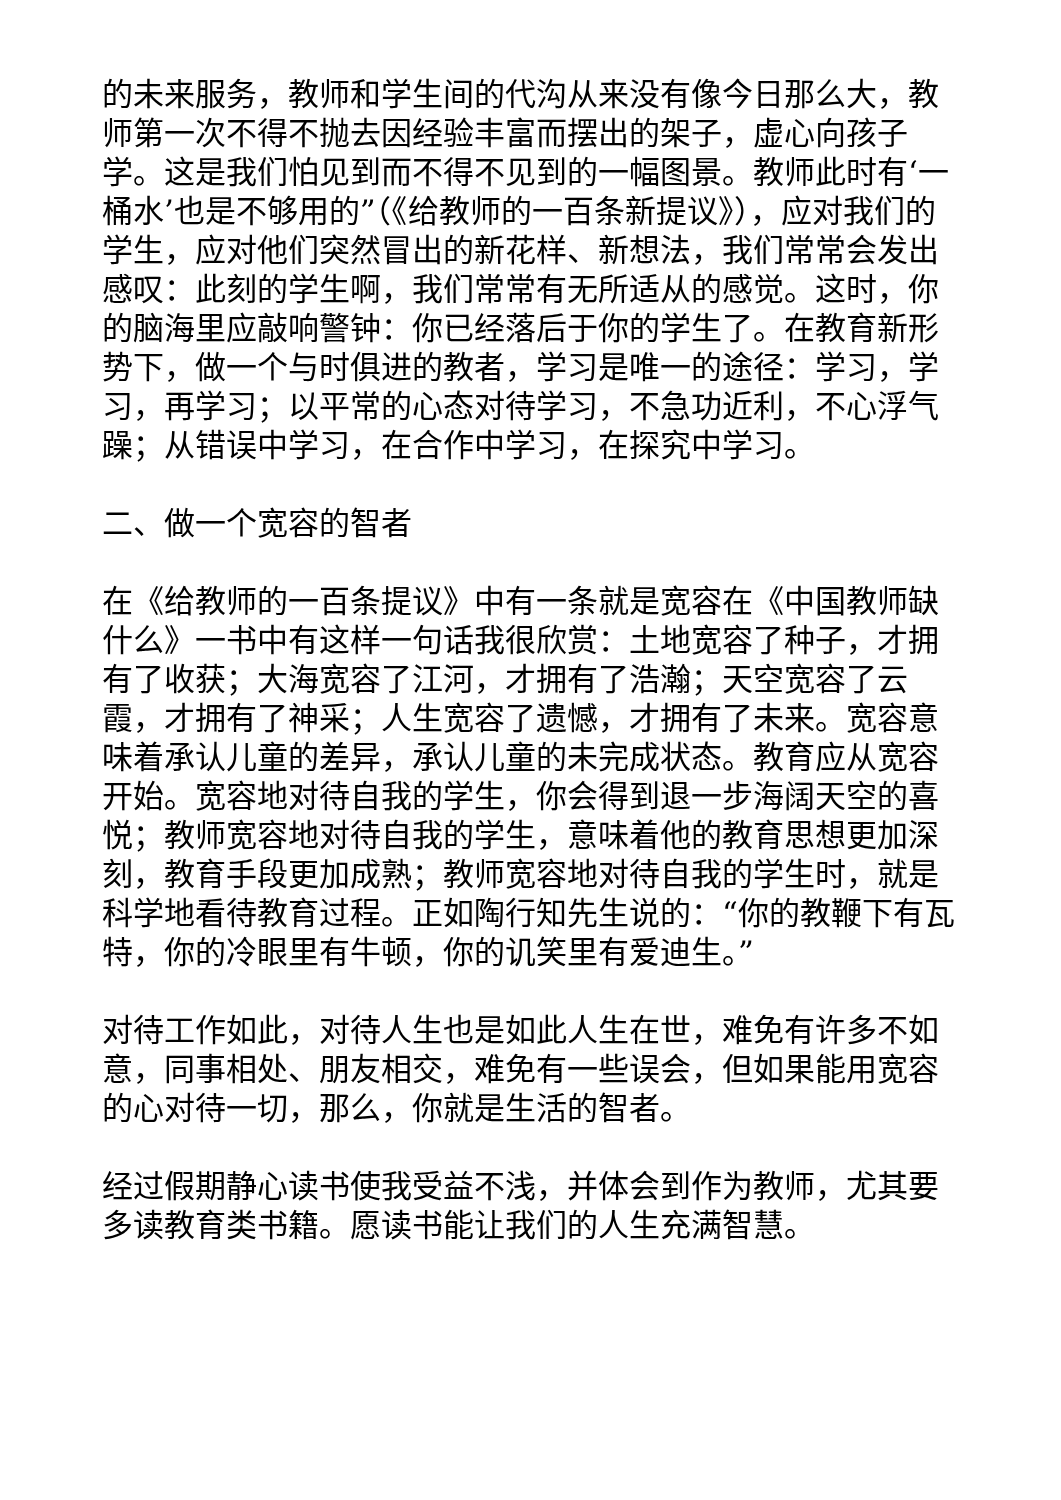的未来服务，教师和学生间的代沟从来没有像今日那么大，教师第一次不得不抛去因经验丰富而摆出的架子，虚心向孩子学。这是我们怕见到而不得不见到的一幅图景。教师此时有‘一桶水’也是不够用的”（《给教师的一百条新提议》），应对我们的学生，应对他们突然冒出的新花样、新想法，我们常常会发出感叹：此刻的学生啊，我们常常有无所适从的感觉。这时，你的脑海里应敲响警钟：你已经落后于你的学生了。在教育新形势下，做一个与时俱进的教者，学习是唯一的途径：学习，学习，再学习；以平常的心态对待学习，不急功近利，不心浮气躁；从错误中学习，在合作中学习，在探究中学习。
二、做一个宽容的智者
在《给教师的一百条提议》中有一条就是宽容在《中国教师缺什么》一书中有这样一句话我很欣赏：土地宽容了种子，才拥有了收获；大海宽容了江河，才拥有了浩瀚；天空宽容了云霞，才拥有了神采；人生宽容了遗憾，才拥有了未来。宽容意味着承认儿童的差异，承认儿童的未完成状态。教育应从宽容开始。宽容地对待自我的学生，你会得到退一步海阔天空的喜悦；教师宽容地对待自我的学生，意味着他的教育思想更加深刻，教育手段更加成熟；教师宽容地对待自我的学生时，就是科学地看待教育过程。正如陶行知先生说的：“你的教鞭下有瓦特，你的冷眼里有牛顿，你的讥笑里有爱迪生。”
对待工作如此，对待人生也是如此人生在世，难免有许多不如意，同事相处、朋友相交，难免有一些误会，但如果能用宽容的心对待一切，那么，你就是生活的智者。
经过假期静心读书使我受益不浅，并体会到作为教师，尤其要多读教育类书籍。愿读书能让我们的人生充满智慧。